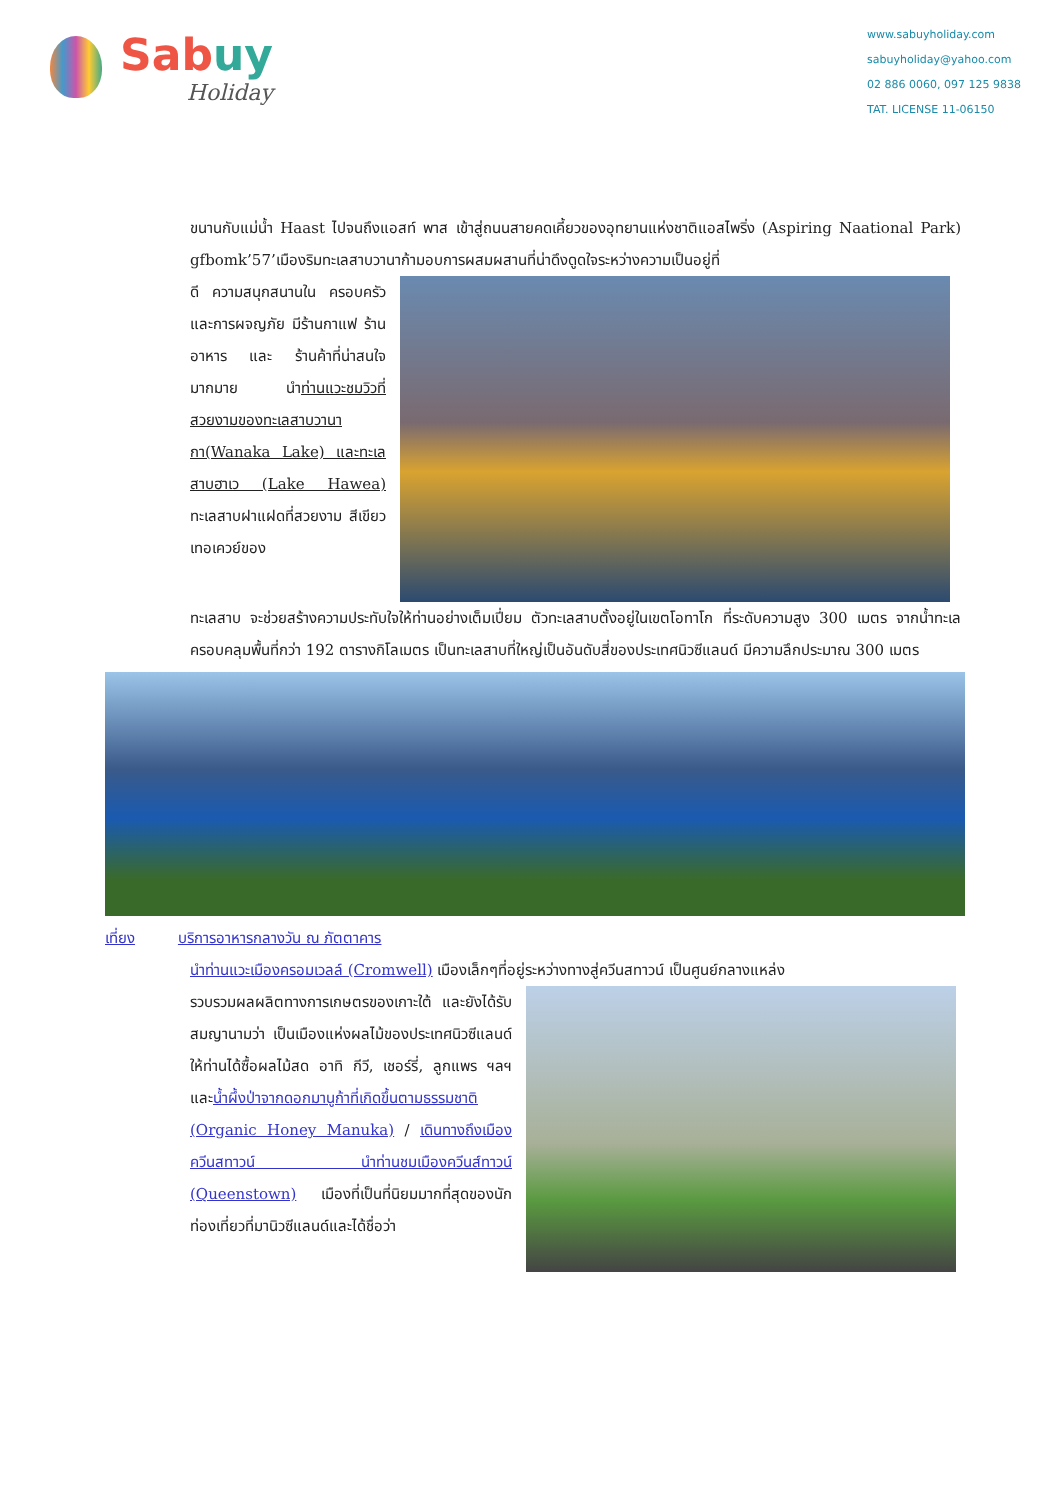Sabuy
Holiday
www.sabuyholiday.com
sabuyholiday@yahoo.com
02 886 0060, 097 125 9838
TAT. LICENSE 11-06150
ขนานกับแม่น้ำ Haast ไปจนถึงแอสท์ พาส เข้าสู่ถนนสายคดเคี้ยวของอุทยานแห่งชาติแอสไพริ่ง (Aspiring Naational Park) gfbomk’57’เมืองริมทะเลสาบวานาก้ามอบการผสมผสานที่น่าดึงดูดใจระหว่างความเป็นอยู่ที่
ดี ความสนุกสนานใน ครอบครัว และการผจญภัย มีร้านกาแฟ ร้านอาหาร และ ร้านค้าที่น่าสนใจมากมาย นำท่านแวะชมวิวที่สวยงามของทะเลสาบวานากา(Wanaka Lake) และทะเลสาบฮาเว (Lake Hawea) ทะเลสาบฝาแฝดที่สวยงาม สีเขียวเทอเควย์ของ
ทะเลสาบ จะช่วยสร้างความประทับใจให้ท่านอย่างเต็มเปี่ยม ตัวทะเลสาบตั้งอยู่ในเขตโอทาโก ที่ระดับความสูง 300 เมตร จากน้ำทะเล ครอบคลุมพื้นที่กว่า 192 ตารางกิโลเมตร เป็นทะเลสาบที่ใหญ่เป็นอันดับสี่ของประเทศนิวซีแลนด์ มีความลึกประมาณ 300 เมตร
เที่ยง บริการอาหารกลางวัน ณ ภัตตาคาร
นำท่านแวะเมืองครอมเวลล์ (Cromwell) เมืองเล็กๆที่อยู่ระหว่างทางสู่ควีนสทาวน์ เป็นศูนย์กลางแหล่ง
รวบรวมผลผลิตทางการเกษตรของเกาะใต้ และยังได้รับสมญานามว่า เป็นเมืองแห่งผลไม้ของประเทศนิวซีแลนด์ให้ท่านได้ซื้อผลไม้สด อาทิ กีวี, เชอร์รี่, ลูกแพร ฯลฯ และน้ำผึ้งป่าจากดอกมานูก้าที่เกิดขึ้นตามธรรมชาติ (Organic Honey Manuka) / เดินทางถึงเมืองควีนสทาวน์ นำท่านชมเมืองควีนส์ทาวน์ (Queenstown) เมืองที่เป็นที่นิยมมากที่สุดของนักท่องเที่ยวที่มานิวซีแลนด์และได้ชื่อว่า